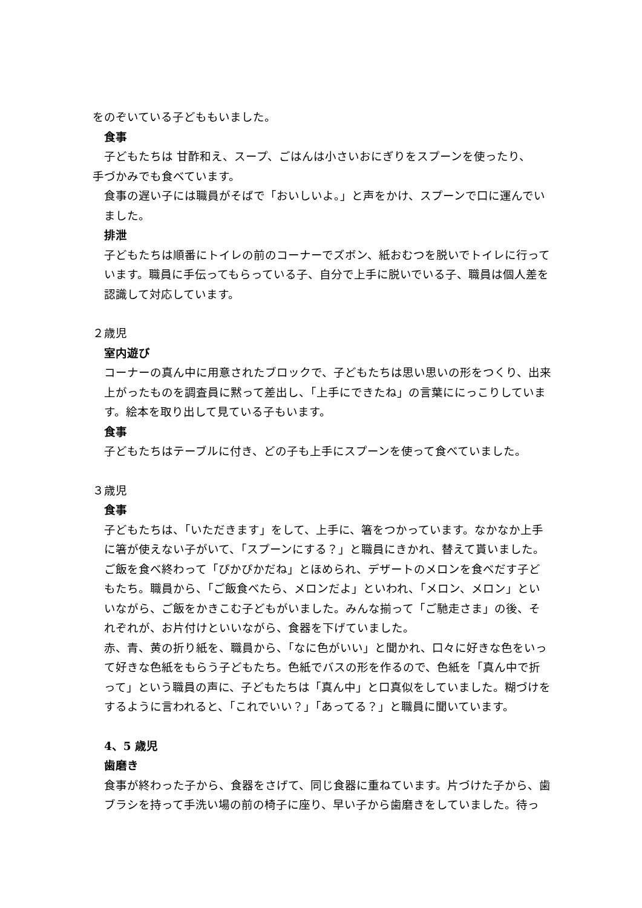をのぞいている子どももいました。
食事
子どもたちは 甘酢和え、スープ、ごはんは小さいおにぎりをスプーンを使ったり、
手づかみでも食べています。
食事の遅い子には職員がそばで「おいしいよ。」と声をかけ、スプーンで口に運んでいました。
排泄
子どもたちは順番にトイレの前のコーナーでズボン、紙おむつを脱いでトイレに行っています。職員に手伝ってもらっている子、自分で上手に脱いでいる子、職員は個人差を認識して対応しています。
２歳児
室内遊び
コーナーの真ん中に用意されたブロックで、子どもたちは思い思いの形をつくり、出来上がったものを調査員に黙って差出し、「上手にできたね」の言葉ににっこりしています。絵本を取り出して見ている子もいます。
食事
子どもたちはテーブルに付き、どの子も上手にスプーンを使って食べていました。
３歳児
食事
子どもたちは、「いただきます」をして、上手に、箸をつかっています。なかなか上手に箸が使えない子がいて、「スプーンにする？」と職員にきかれ、替えて貰いました。ご飯を食べ終わって「ぴかぴかだね」とほめられ、デザートのメロンを食べだす子どもたち。職員から、「ご飯食べたら、メロンだよ」といわれ、「メロン、メロン」といいながら、ご飯をかきこむ子どもがいました。みんな揃って「ご馳走さま」の後、それぞれが、お片付けといいながら、食器を下げていました。
赤、青、黄の折り紙を、職員から、「なに色がいい」と聞かれ、口々に好きな色をいって好きな色紙をもらう子どもたち。色紙でバスの形を作るので、色紙を「真ん中で折って」という職員の声に、子どもたちは「真ん中」と口真似をしていました。糊づけをするように言われると、「これでいい？」「あってる？」と職員に聞いています。
4、5 歳児
歯磨き
食事が終わった子から、食器をさげて、同じ食器に重ねています。片づけた子から、歯ブラシを持って手洗い場の前の椅子に座り、早い子から歯磨きをしていました。待っ